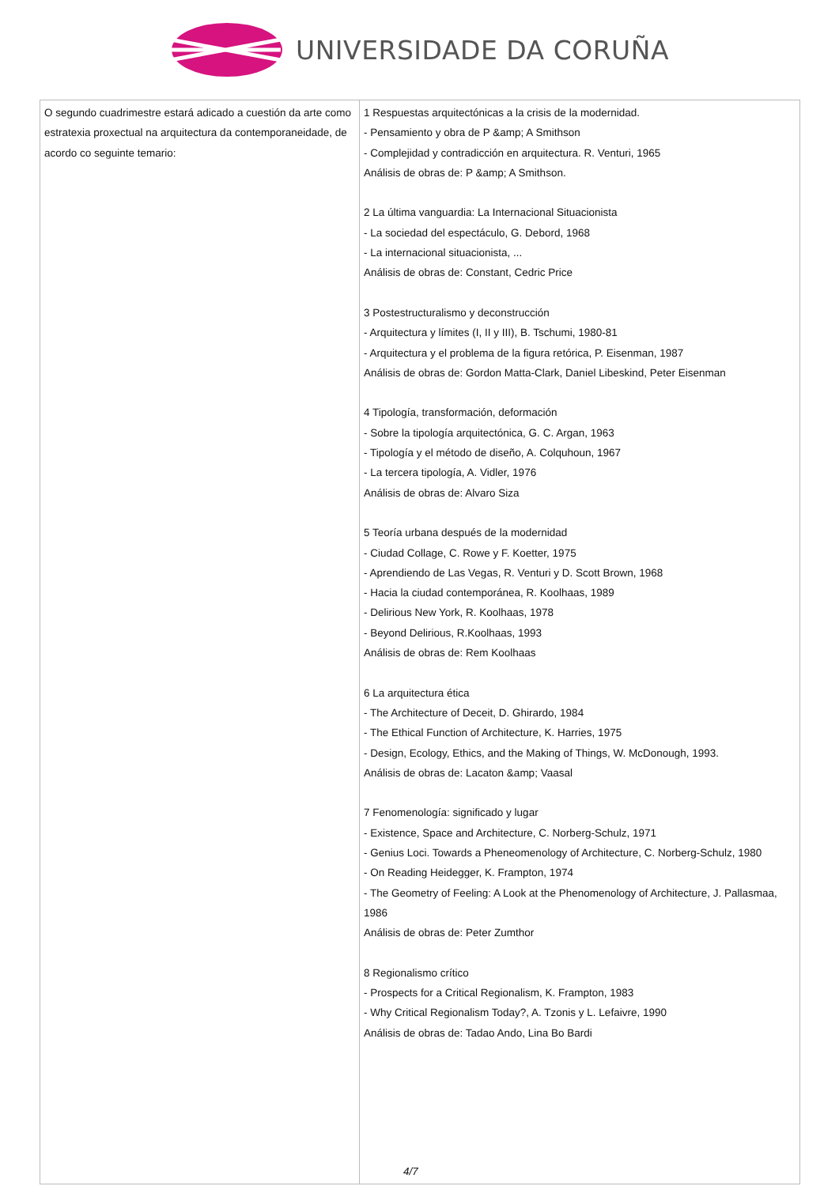UNIVERSIDADE DA CORUÑA
| O segundo cuadrimestre estará adicado a cuestión da arte como estratexia proxectual na arquitectura da contemporaneidade, de acordo co seguinte temario: | 1 Respuestas arquitectónicas a la crisis de la modernidad. - Pensamiento y obra de P &amp; A Smithson - Complejidad y contradicción en arquitectura. R. Venturi, 1965 Análisis de obras de: P &amp; A Smithson. 2 La última vanguardia: La Internacional Situacionista - La sociedad del espectáculo, G. Debord, 1968 - La internacional situacionista, ... Análisis de obras de: Constant, Cedric Price 3 Postestructuralismo y deconstrucción - Arquitectura y límites (I, II y III), B. Tschumi, 1980-81 - Arquitectura y el problema de la figura retórica, P. Eisenman, 1987 Análisis de obras de: Gordon Matta-Clark, Daniel Libeskind, Peter Eisenman 4 Tipología, transformación, deformación - Sobre la tipología arquitectónica, G. C. Argan, 1963 - Tipología y el método de diseño, A. Colquhoun, 1967 - La tercera tipología, A. Vidler, 1976 Análisis de obras de: Alvaro Siza 5 Teoría urbana después de la modernidad - Ciudad Collage, C. Rowe y F. Koetter, 1975 - Aprendiendo de Las Vegas, R. Venturi y D. Scott Brown, 1968 - Hacia la ciudad contemporánea, R. Koolhaas, 1989 - Delirious New York, R. Koolhaas, 1978 - Beyond Delirious, R.Koolhaas, 1993 Análisis de obras de: Rem Koolhaas 6 La arquitectura ética - The Architecture of Deceit, D. Ghirardo, 1984 - The Ethical Function of Architecture, K. Harries, 1975 - Design, Ecology, Ethics, and the Making of Things, W. McDonough, 1993. Análisis de obras de: Lacaton &amp; Vaasal 7 Fenomenología: significado y lugar - Existence, Space and Architecture, C. Norberg-Schulz, 1971 - Genius Loci. Towards a Pheneomenology of Architecture, C. Norberg-Schulz, 1980 - On Reading Heidegger, K. Frampton, 1974 - The Geometry of Feeling: A Look at the Phenomenology of Architecture, J. Pallasmaa, 1986 Análisis de obras de: Peter Zumthor 8 Regionalismo crítico - Prospects for a Critical Regionalism, K. Frampton, 1983 - Why Critical Regionalism Today?, A. Tzonis y L. Lefaivre, 1990 Análisis de obras de: Tadao Ando, Lina Bo Bardi 4/7 |